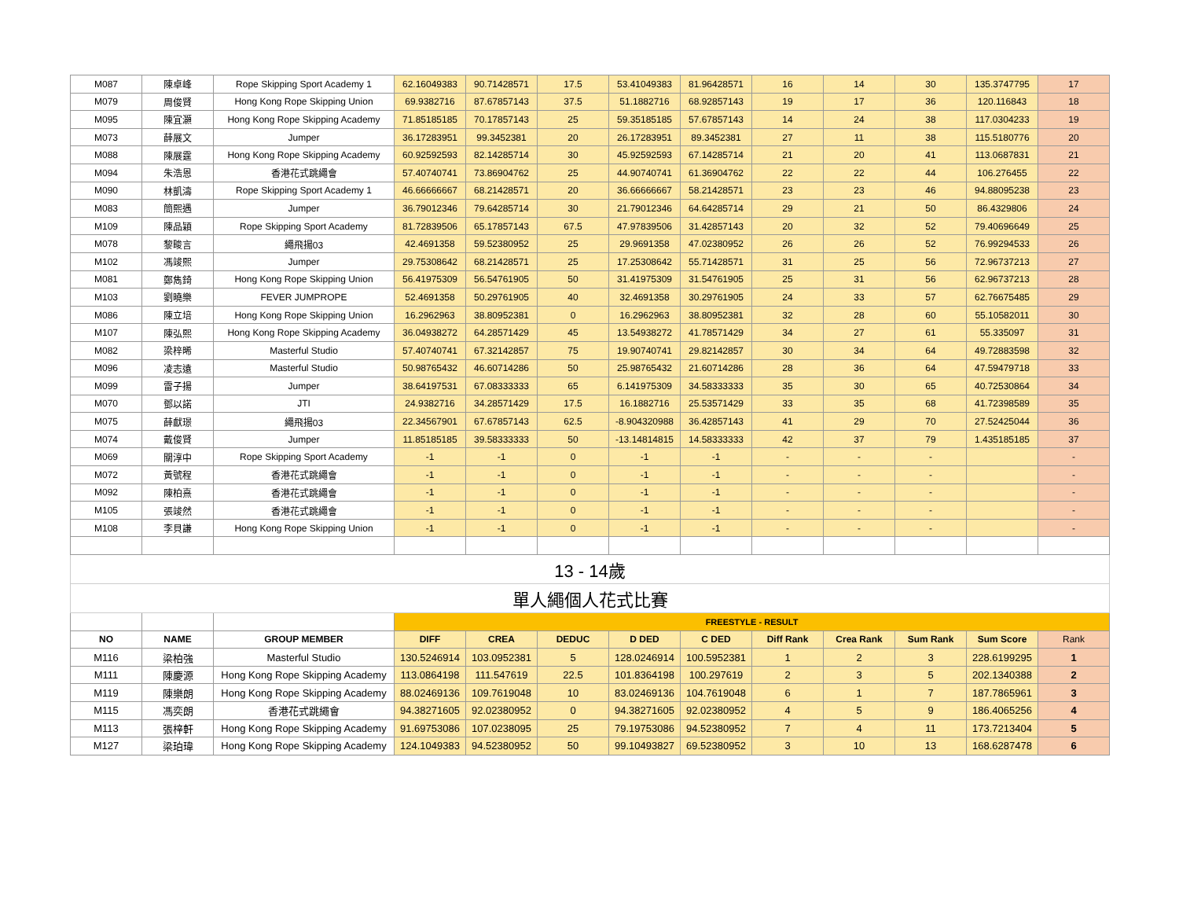| M087 | 陳卓峰 | Rope Skipping Sport Academy 1 | 62.16049383 | 90.71428571 | 17.5 | 53.41049383 | 81.96428571 | 16 | 14 | 30 | 135.3747795 | 17 |
| M079 | 周俊賢 | Hong Kong Rope Skipping Union | 69.9382716 | 87.67857143 | 37.5 | 51.1882716 | 68.92857143 | 19 | 17 | 36 | 120.116843 | 18 |
| M095 | 陳宜灝 | Hong Kong Rope Skipping Academy | 71.85185185 | 70.17857143 | 25 | 59.35185185 | 57.67857143 | 14 | 24 | 38 | 117.0304233 | 19 |
| M073 | 薛展文 | Jumper | 36.17283951 | 99.3452381 | 20 | 26.17283951 | 89.3452381 | 27 | 11 | 38 | 115.5180776 | 20 |
| M088 | 陳展霆 | Hong Kong Rope Skipping Academy | 60.92592593 | 82.14285714 | 30 | 45.92592593 | 67.14285714 | 21 | 20 | 41 | 113.0687831 | 21 |
| M094 | 朱浩恩 | 香港花式跳繩會 | 57.40740741 | 73.86904762 | 25 | 44.90740741 | 61.36904762 | 22 | 22 | 44 | 106.276455 | 22 |
| M090 | 林凱濤 | Rope Skipping Sport Academy 1 | 46.66666667 | 68.21428571 | 20 | 36.66666667 | 58.21428571 | 23 | 23 | 46 | 94.88095238 | 23 |
| M083 | 簡熙遇 | Jumper | 36.79012346 | 79.64285714 | 30 | 21.79012346 | 64.64285714 | 29 | 21 | 50 | 86.4329806 | 24 |
| M109 | 陳品穎 | Rope Skipping Sport Academy | 81.72839506 | 65.17857143 | 67.5 | 47.97839506 | 31.42857143 | 20 | 32 | 52 | 79.40696649 | 25 |
| M078 | 黎畯言 | 繩飛揚03 | 42.4691358 | 59.52380952 | 25 | 29.9691358 | 47.02380952 | 26 | 26 | 52 | 76.99294533 | 26 |
| M102 | 馮竣熙 | Jumper | 29.75308642 | 68.21428571 | 25 | 17.25308642 | 55.71428571 | 31 | 25 | 56 | 72.96737213 | 27 |
| M081 | 鄭雋錡 | Hong Kong Rope Skipping Union | 56.41975309 | 56.54761905 | 50 | 31.41975309 | 31.54761905 | 25 | 31 | 56 | 62.96737213 | 28 |
| M103 | 劉曉樂 | FEVER JUMPROPE | 52.4691358 | 50.29761905 | 40 | 32.4691358 | 30.29761905 | 24 | 33 | 57 | 62.76675485 | 29 |
| M086 | 陳立培 | Hong Kong Rope Skipping Union | 16.2962963 | 38.80952381 | 0 | 16.2962963 | 38.80952381 | 32 | 28 | 60 | 55.10582011 | 30 |
| M107 | 陳弘熙 | Hong Kong Rope Skipping Academy | 36.04938272 | 64.28571429 | 45 | 13.54938272 | 41.78571429 | 34 | 27 | 61 | 55.335097 | 31 |
| M082 | 梁梓晞 | Masterful Studio | 57.40740741 | 67.32142857 | 75 | 19.90740741 | 29.82142857 | 30 | 34 | 64 | 49.72883598 | 32 |
| M096 | 凌志遠 | Masterful Studio | 50.98765432 | 46.60714286 | 50 | 25.98765432 | 21.60714286 | 28 | 36 | 64 | 47.59479718 | 33 |
| M099 | 雷子揚 | Jumper | 38.64197531 | 67.08333333 | 65 | 6.141975309 | 34.58333333 | 35 | 30 | 65 | 40.72530864 | 34 |
| M070 | 鄧以諾 | JTI | 24.9382716 | 34.28571429 | 17.5 | 16.1882716 | 25.53571429 | 33 | 35 | 68 | 41.72398589 | 35 |
| M075 | 薛獻璟 | 繩飛揚03 | 22.34567901 | 67.67857143 | 62.5 | -8.904320988 | 36.42857143 | 41 | 29 | 70 | 27.52425044 | 36 |
| M074 | 戴俊賢 | Jumper | 11.85185185 | 39.58333333 | 50 | -13.14814815 | 14.58333333 | 42 | 37 | 79 | 1.435185185 | 37 |
| M069 | 關淳中 | Rope Skipping Sport Academy | -1 | -1 | 0 | -1 | -1 | - | - | - | | - |
| M072 | 黃號程 | 香港花式跳繩會 | -1 | -1 | 0 | -1 | -1 | - | - | - | | - |
| M092 | 陳柏熹 | 香港花式跳繩會 | -1 | -1 | 0 | -1 | -1 | - | - | - | | - |
| M105 | 張竣然 | 香港花式跳繩會 | -1 | -1 | 0 | -1 | -1 | - | - | - | | - |
| M108 | 李貝謙 | Hong Kong Rope Skipping Union | -1 | -1 | 0 | -1 | -1 | - | - | - | | - |
| 13 - 14歲 | | | | | | | | | | | | |
| 單人繩個人花式比賽 | | | | | | | | | | | | |
| | | | FREESTYLE - RESULT | | | | | | | | | |
| NO | NAME | GROUP MEMBER | DIFF | CREA | DEDUC | D DED | C DED | Diff Rank | Crea Rank | Sum Rank | Sum Score | Rank |
| M116 | 梁柏強 | Masterful Studio | 130.5246914 | 103.0952381 | 5 | 128.0246914 | 100.5952381 | 1 | 2 | 3 | 228.6199295 | 1 |
| M111 | 陳慶源 | Hong Kong Rope Skipping Academy | 113.0864198 | 111.547619 | 22.5 | 101.8364198 | 100.297619 | 2 | 3 | 5 | 202.1340388 | 2 |
| M119 | 陳樂朗 | Hong Kong Rope Skipping Academy | 88.02469136 | 109.7619048 | 10 | 83.02469136 | 104.7619048 | 6 | 1 | 7 | 187.7865961 | 3 |
| M115 | 馮奕朗 | 香港花式跳繩會 | 94.38271605 | 92.02380952 | 0 | 94.38271605 | 92.02380952 | 4 | 5 | 9 | 186.4065256 | 4 |
| M113 | 張梓軒 | Hong Kong Rope Skipping Academy | 91.69753086 | 107.0238095 | 25 | 79.19753086 | 94.52380952 | 7 | 4 | 11 | 173.7213404 | 5 |
| M127 | 梁珀瑋 | Hong Kong Rope Skipping Academy | 124.1049383 | 94.52380952 | 50 | 99.10493827 | 69.52380952 | 3 | 10 | 13 | 168.6287478 | 6 |